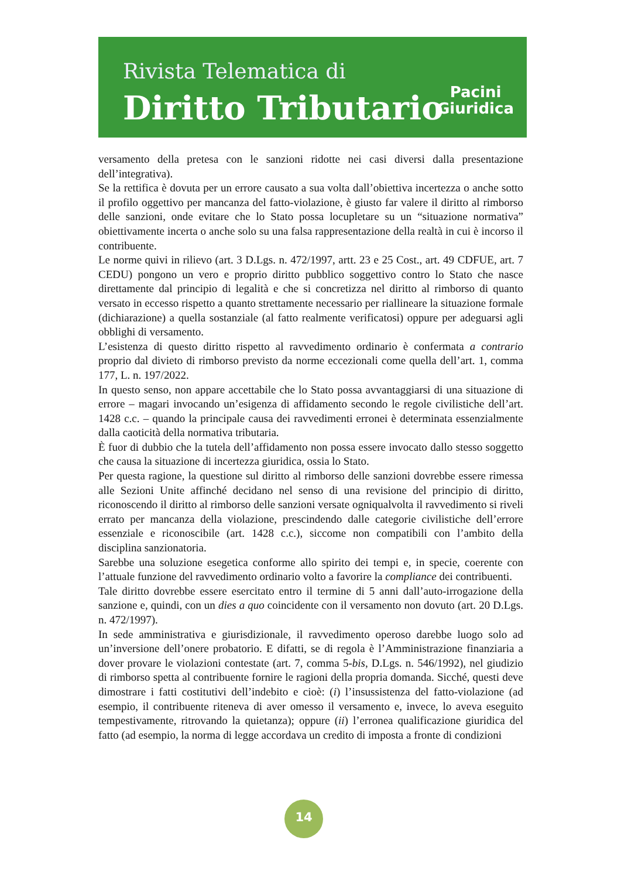Rivista Telematica di
Diritto Tributario
Pacini
Giuridica
versamento della pretesa con le sanzioni ridotte nei casi diversi dalla presentazione dell’integrativa).
Se la rettifica è dovuta per un errore causato a sua volta dall’obiettiva incertezza o anche sotto il profilo oggettivo per mancanza del fatto-violazione, è giusto far valere il diritto al rimborso delle sanzioni, onde evitare che lo Stato possa locupletare su un “situazione normativa” obiettivamente incerta o anche solo su una falsa rappresentazione della realtà in cui è incorso il contribuente.
Le norme quivi in rilievo (art. 3 D.Lgs. n. 472/1997, artt. 23 e 25 Cost., art. 49 CDFUE, art. 7 CEDU) pongono un vero e proprio diritto pubblico soggettivo contro lo Stato che nasce direttamente dal principio di legalità e che si concretizza nel diritto al rimborso di quanto versato in eccesso rispetto a quanto strettamente necessario per riallineare la situazione formale (dichiarazione) a quella sostanziale (al fatto realmente verificatosi) oppure per adeguarsi agli obblighi di versamento.
L’esistenza di questo diritto rispetto al ravvedimento ordinario è confermata a contrario proprio dal divieto di rimborso previsto da norme eccezionali come quella dell’art. 1, comma 177, L. n. 197/2022.
In questo senso, non appare accettabile che lo Stato possa avvantaggiarsi di una situazione di errore – magari invocando un’esigenza di affidamento secondo le regole civilistiche dell’art. 1428 c.c. – quando la principale causa dei ravvedimenti erronei è determinata essenzialmente dalla caoticità della normativa tributaria.
È fuor di dubbio che la tutela dell’affidamento non possa essere invocato dallo stesso soggetto che causa la situazione di incertezza giuridica, ossia lo Stato.
Per questa ragione, la questione sul diritto al rimborso delle sanzioni dovrebbe essere rimessa alle Sezioni Unite affinché decidano nel senso di una revisione del principio di diritto, riconoscendo il diritto al rimborso delle sanzioni versate ogniqualvolta il ravvedimento si riveli errato per mancanza della violazione, prescindendo dalle categorie civilistiche dell’errore essenziale e riconoscibile (art. 1428 c.c.), siccome non compatibili con l’ambito della disciplina sanzionatoria.
Sarebbe una soluzione esegetica conforme allo spirito dei tempi e, in specie, coerente con l’attuale funzione del ravvedimento ordinario volto a favorire la compliance dei contribuenti.
Tale diritto dovrebbe essere esercitato entro il termine di 5 anni dall’auto-irrogazione della sanzione e, quindi, con un dies a quo coincidente con il versamento non dovuto (art. 20 D.Lgs. n. 472/1997).
In sede amministrativa e giurisdizionale, il ravvedimento operoso darebbe luogo solo ad un’inversione dell’onere probatorio. E difatti, se di regola è l’Amministrazione finanziaria a dover provare le violazioni contestate (art. 7, comma 5-bis, D.Lgs. n. 546/1992), nel giudizio di rimborso spetta al contribuente fornire le ragioni della propria domanda. Sicché, questi deve dimostrare i fatti costitutivi dell’indebito e cioè: (i) l’insussistenza del fatto-violazione (ad esempio, il contribuente riteneva di aver omesso il versamento e, invece, lo aveva eseguito tempestivamente, ritrovando la quietanza); oppure (ii) l’erronea qualificazione giuridica del fatto (ad esempio, la norma di legge accordava un credito di imposta a fronte di condizioni
14